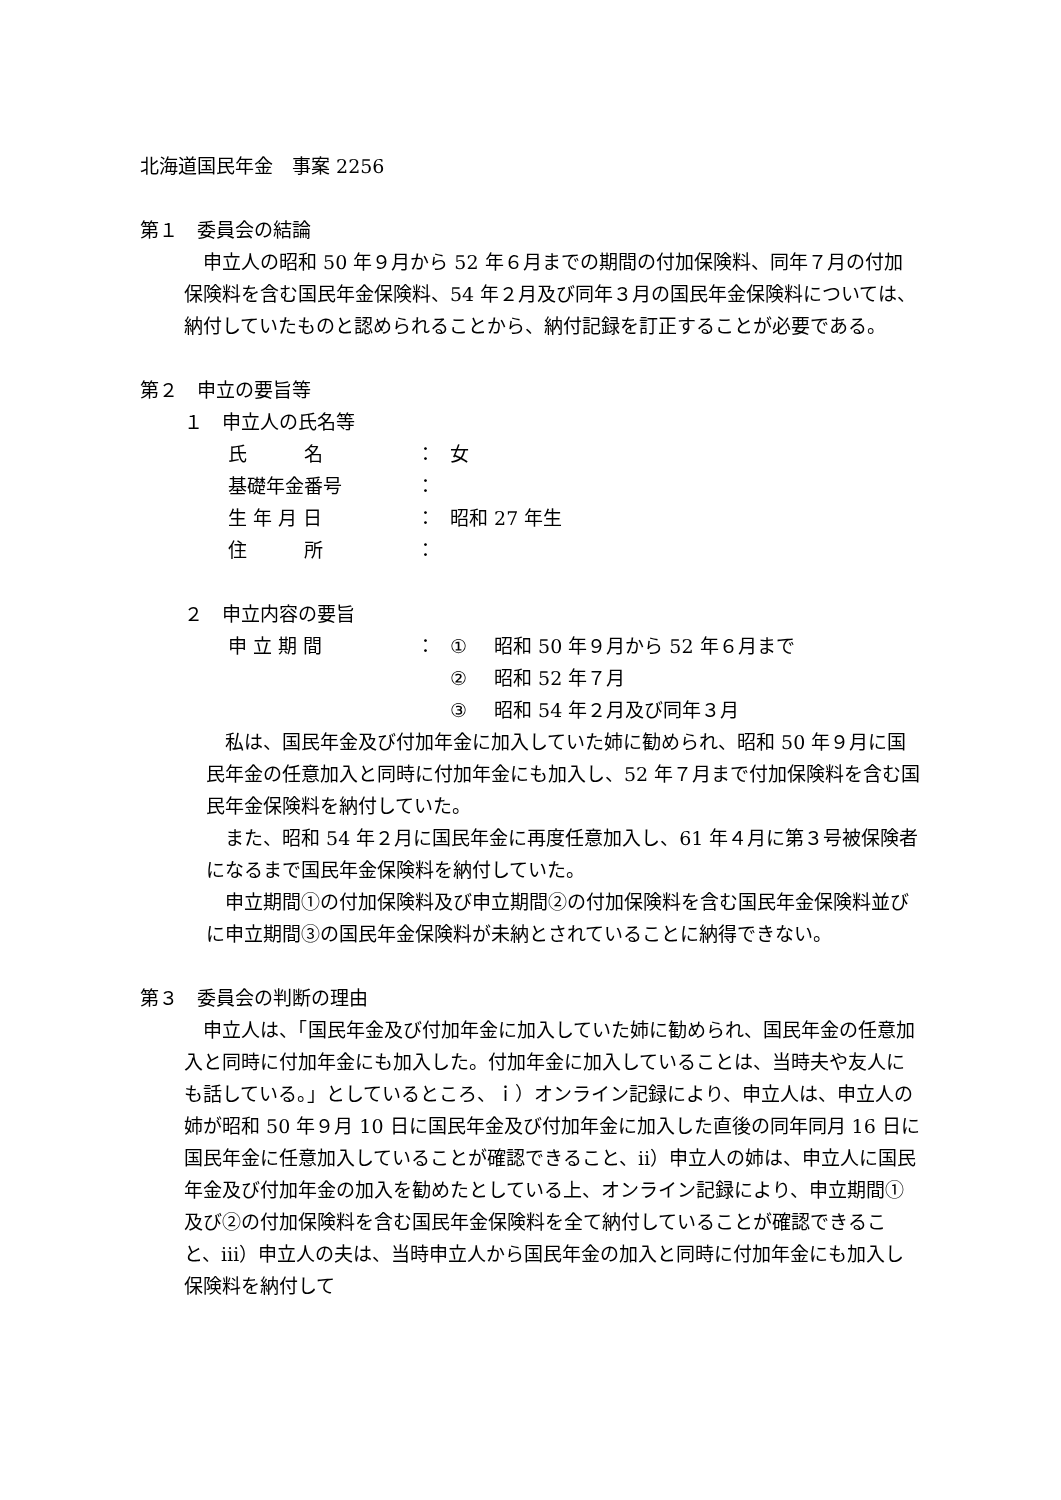北海道国民年金　事案 2256
第１　委員会の結論
　申立人の昭和 50 年９月から 52 年６月までの期間の付加保険料、同年７月の付加保険料を含む国民年金保険料、54 年２月及び同年３月の国民年金保険料については、納付していたものと認められることから、納付記録を訂正することが必要である。
第２　申立の要旨等
１　申立人の氏名等
氏　　　名 ： 女
基礎年金番号 ：
生 年 月 日 ： 昭和 27 年生
住　　　所 ：
２　申立内容の要旨
申 立 期 間 ： ① 昭和 50 年９月から 52 年６月まで
② 昭和 52 年７月
③ 昭和 54 年２月及び同年３月
　私は、国民年金及び付加年金に加入していた姉に勧められ、昭和 50 年９月に国民年金の任意加入と同時に付加年金にも加入し、52 年７月まで付加保険料を含む国民年金保険料を納付していた。
　また、昭和 54 年２月に国民年金に再度任意加入し、61 年４月に第３号被保険者になるまで国民年金保険料を納付していた。
　申立期間①の付加保険料及び申立期間②の付加保険料を含む国民年金保険料並びに申立期間③の国民年金保険料が未納とされていることに納得できない。
第３　委員会の判断の理由
　申立人は、「国民年金及び付加年金に加入していた姉に勧められ、国民年金の任意加入と同時に付加年金にも加入した。付加年金に加入していることは、当時夫や友人にも話している。」としているところ、ｉ）オンライン記録により、申立人は、申立人の姉が昭和 50 年９月 10 日に国民年金及び付加年金に加入した直後の同年同月 16 日に国民年金に任意加入していることが確認できること、ⅱ）申立人の姉は、申立人に国民年金及び付加年金の加入を勧めたとしている上、オンライン記録により、申立期間①及び②の付加保険料を含む国民年金保険料を全て納付していることが確認できること、ⅲ）申立人の夫は、当時申立人から国民年金の加入と同時に付加年金にも加入し保険料を納付して